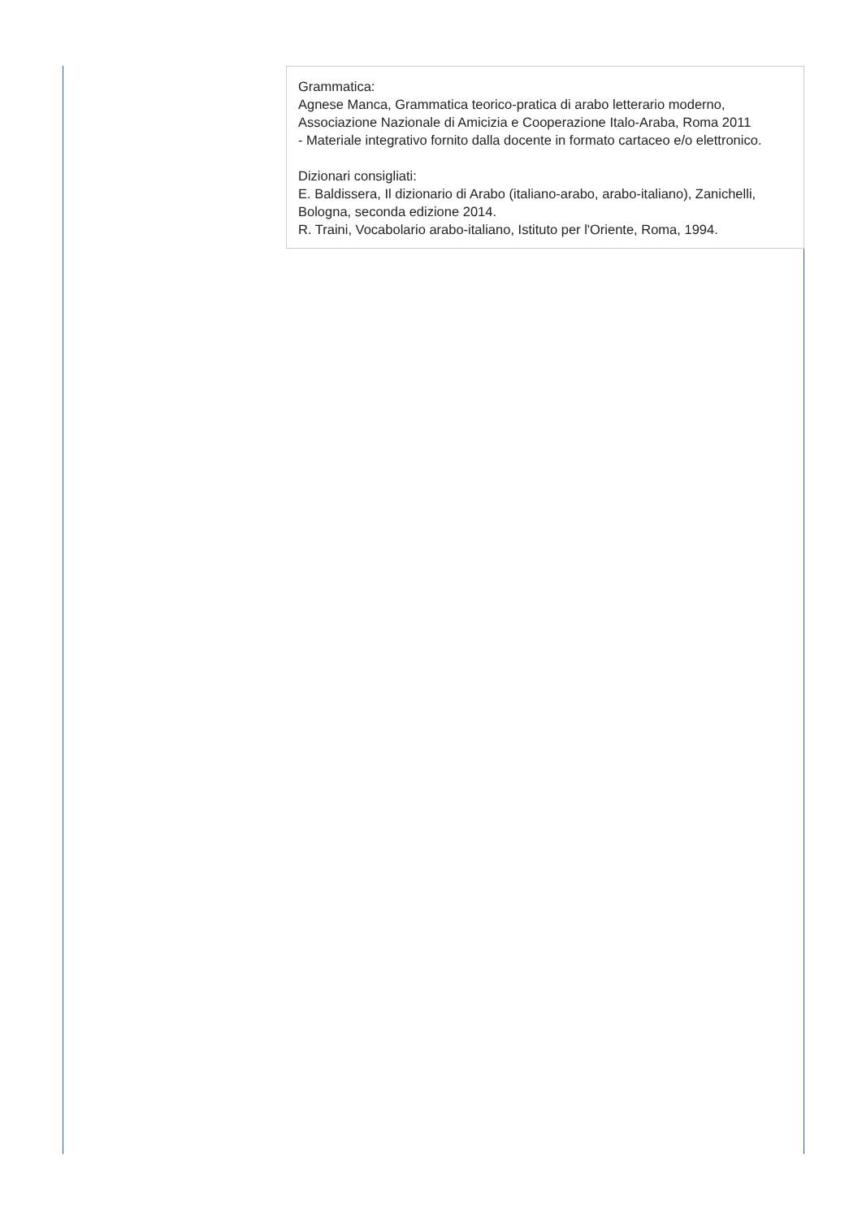Grammatica:
Agnese Manca, Grammatica teorico-pratica di arabo letterario moderno, Associazione Nazionale di Amicizia e Cooperazione Italo-Araba, Roma 2011
- Materiale integrativo fornito dalla docente in formato cartaceo e/o elettronico.
Dizionari consigliati:
E. Baldissera, Il dizionario di Arabo (italiano-arabo, arabo-italiano), Zanichelli, Bologna, seconda edizione 2014.
R. Traini, Vocabolario arabo-italiano, Istituto per l'Oriente, Roma, 1994.